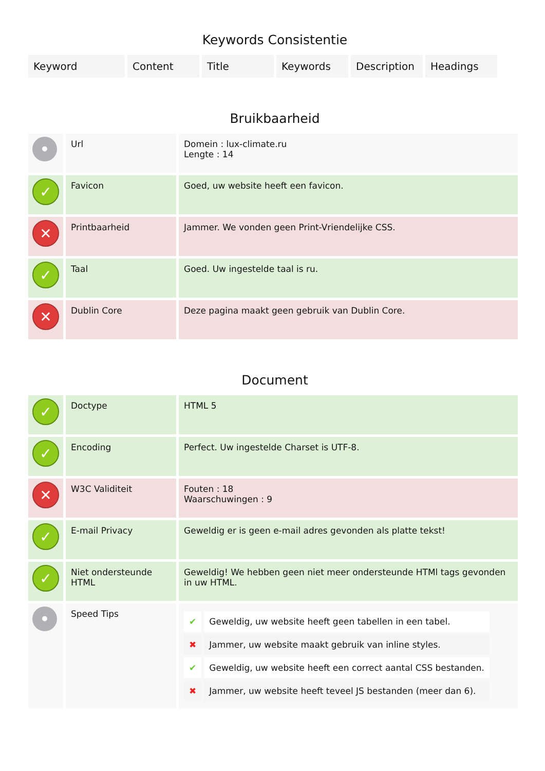Keywords Consistentie
| Keyword | Content | Title | Keywords | Description | Headings |
| --- | --- | --- | --- | --- | --- |
Bruikbaarheid
| • | Url | Domein : lux-climate.ru Lengte : 14 |
| ✓ | Favicon | Goed, uw website heeft een favicon. |
| ✕ | Printbaarheid | Jammer. We vonden geen Print-Vriendelijke CSS. |
| ✓ | Taal | Goed. Uw ingestelde taal is ru. |
| ✕ | Dublin Core | Deze pagina maakt geen gebruik van Dublin Core. |
Document
| ✓ | Doctype | HTML 5 |
| ✓ | Encoding | Perfect. Uw ingestelde Charset is UTF-8. |
| ✕ | W3C Validiteit | Fouten : 18 Waarschuwingen : 9 |
| ✓ | E-mail Privacy | Geweldig er is geen e-mail adres gevonden als platte tekst! |
| ✓ | Niet ondersteunde HTML | Geweldig! We hebben geen niet meer ondersteunde HTMl tags gevonden in uw HTML. |
| • | Speed Tips | / ✔ / Geweldig, uw website heeft geen tabellen in een tabel. / / ✖ / Jammer, uw website maakt gebruik van inline styles. / / ✔ / Geweldig, uw website heeft een correct aantal CSS bestanden. / / ✖ / Jammer, uw website heeft teveel JS bestanden (meer dan 6). / |